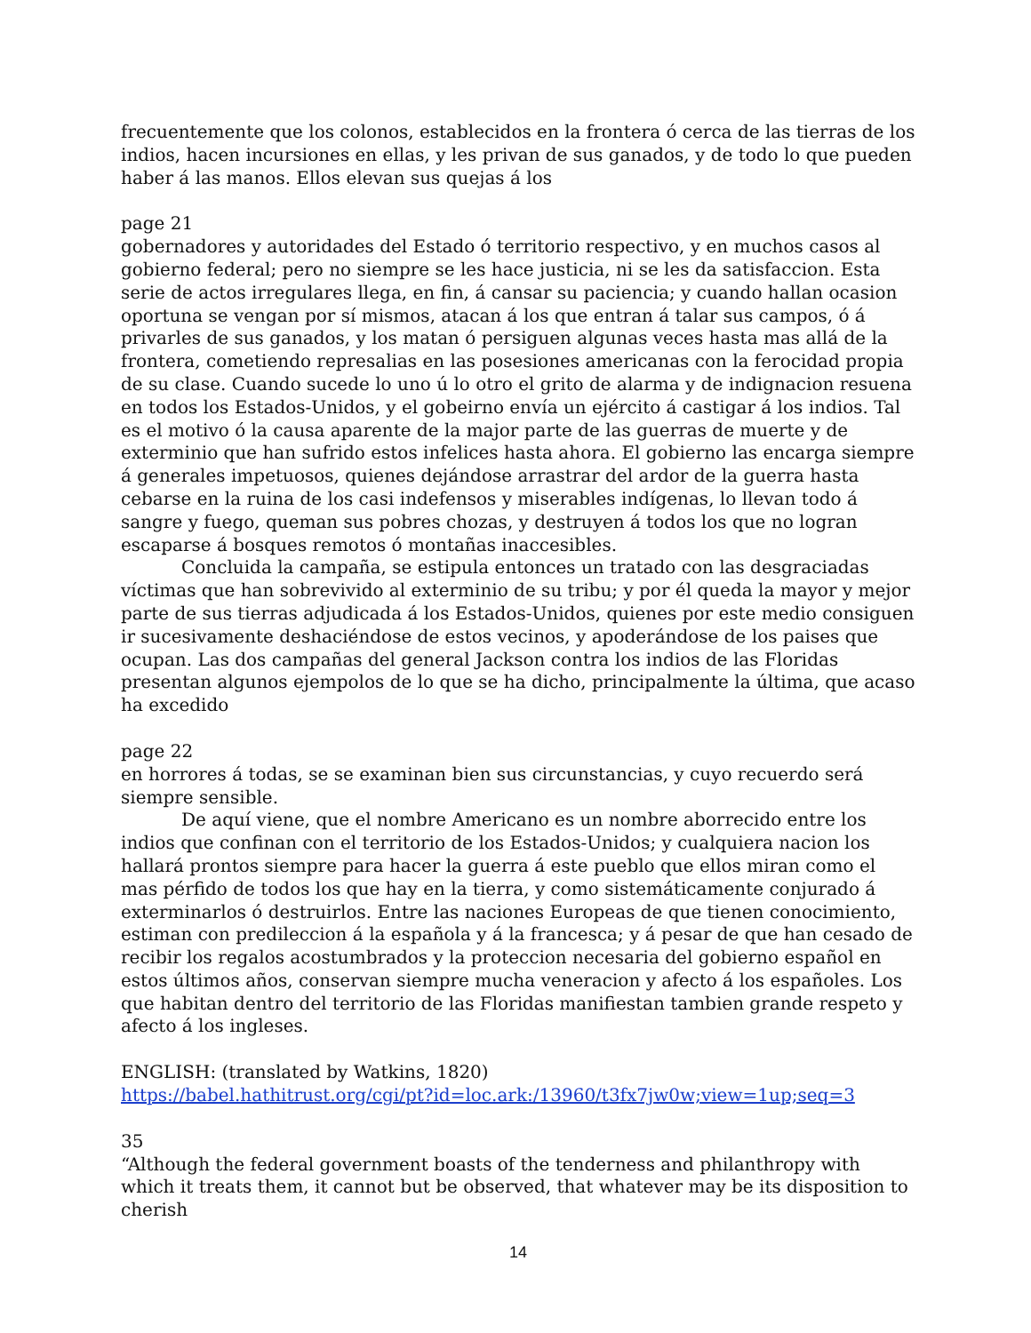frecuentemente que los colonos, establecidos en la frontera ó cerca de las tierras de los indios, hacen incursiones en ellas, y les privan de sus ganados, y de todo lo que pueden haber á las manos. Ellos elevan sus quejas á los
page 21
gobernadores y autoridades del Estado ó territorio respectivo, y en muchos casos al gobierno federal; pero no siempre se les hace justicia, ni se les da satisfaccion. Esta serie de actos irregulares llega, en fin, á cansar su paciencia; y cuando hallan ocasion oportuna se vengan por sí mismos, atacan á los que entran á talar sus campos, ó á privarles de sus ganados, y los matan ó persiguen algunas veces hasta mas allá de la frontera, cometiendo represalias en las posesiones americanas con la ferocidad propia de su clase. Cuando sucede lo uno ú lo otro el grito de alarma y de indignacion resuena en todos los Estados-Unidos, y el gobeirno envía un ejército á castigar á los indios. Tal es el motivo ó la causa aparente de la major parte de las guerras de muerte y de exterminio que han sufrido estos infelices hasta ahora. El gobierno las encarga siempre á generales impetuosos, quienes dejándose arrastrar del ardor de la guerra hasta cebarse en la ruina de los casi indefensos y miserables indígenas, lo llevan todo á sangre y fuego, queman sus pobres chozas, y destruyen á todos los que no logran escaparse á bosques remotos ó montañas inaccesibles.
Concluida la campaña, se estipula entonces un tratado con las desgraciadas víctimas que han sobrevivido al exterminio de su tribu; y por él queda la mayor y mejor parte de sus tierras adjudicada á los Estados-Unidos, quienes por este medio consiguen ir sucesivamente deshaciéndose de estos vecinos, y apoderándose de los paises que ocupan. Las dos campañas del general Jackson contra los indios de las Floridas presentan algunos ejempolos de lo que se ha dicho, principalmente la última, que acaso ha excedido
page 22
en horrores á todas, se se examinan bien sus circunstancias, y cuyo recuerdo será siempre sensible.
De aquí viene, que el nombre Americano es un nombre aborrecido entre los indios que confinan con el territorio de los Estados-Unidos; y cualquiera nacion los hallará prontos siempre para hacer la guerra á este pueblo que ellos miran como el mas pérfido de todos los que hay en la tierra, y como sistemáticamente conjurado á exterminarlos ó destruirlos. Entre las naciones Europeas de que tienen conocimiento, estiman con predileccion á la española y á la francesca; y á pesar de que han cesado de recibir los regalos acostumbrados y la proteccion necesaria del gobierno español en estos últimos años, conservan siempre mucha veneracion y afecto á los españoles. Los que habitan dentro del territorio de las Floridas manifiestan tambien grande respeto y afecto á los ingleses.
ENGLISH: (translated by Watkins, 1820)
https://babel.hathitrust.org/cgi/pt?id=loc.ark:/13960/t3fx7jw0w;view=1up;seq=3
35
“Although the federal government boasts of the tenderness and philanthropy with which it treats them, it cannot but be observed, that whatever may be its disposition to cherish
14